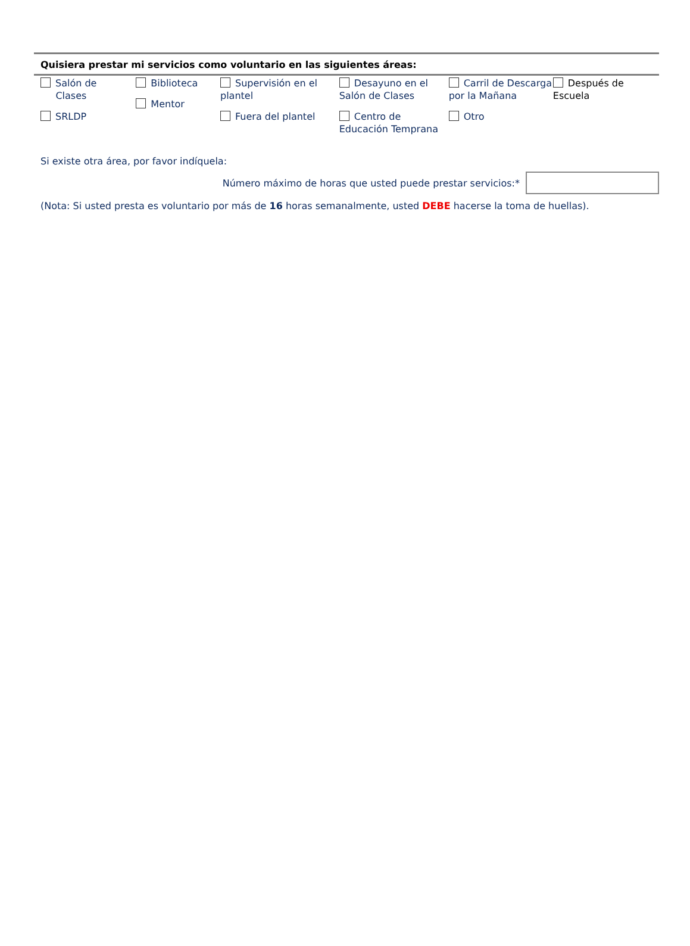Quisiera prestar mi servicios como voluntario en las siguientes áreas:
Salón de
Clases
SRLDP
Biblioteca
Mentor
Supervisión en el plantel
Fuera del plantel
Desayuno en el Salón de Clases
Centro de Educación Temprana
Carril de Descarga por la Mañana
Otro
Después de Escuela
Si existe otra área, por favor indíquela:
Número máximo de horas que usted puede prestar servicios:*
(Nota: Si usted presta es voluntario por más de 16 horas semanalmente, usted DEBE hacerse la toma de huellas).